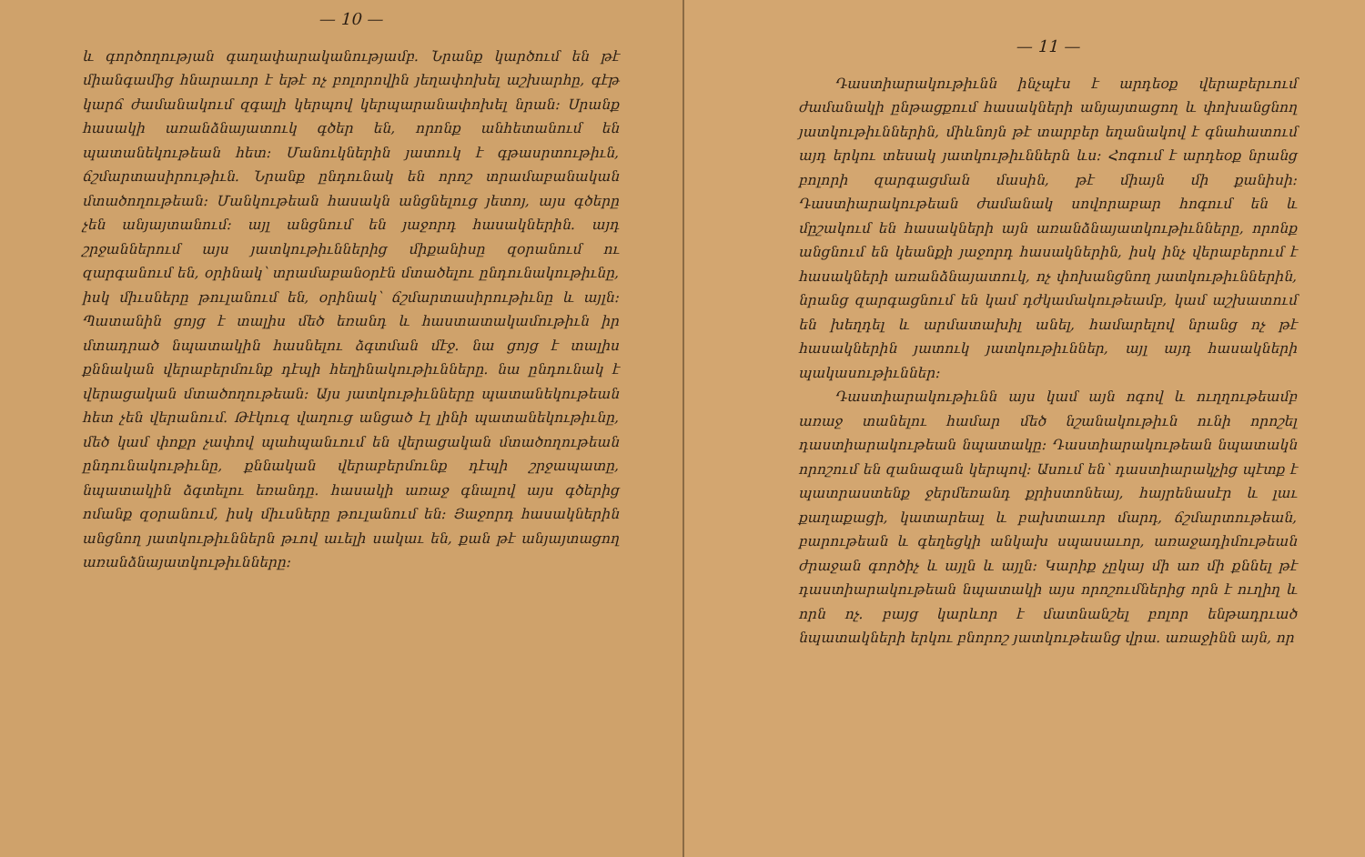— 10 —
և գործողության գաղափարականությամբ. Նրանք կարծում են թէ միանգամից հնարաւոր է եթէ ոչ բոլորովին յեղափոխել աշխարհը, գէթ կարճ ժամանակում զգալի կերպով կերպարանափոխել նրան։ Սրանք հասակի առանձնայատուկ գծեր են, որոնք անհետանում են պատանեկութեան հետ։ Մանուկներին յատուկ է գթասրտութիւն, ճշմարտասիրութիւն. Նրանք ընդունակ են որոշ տրամաբանական մտածողութեան։ Մանկութեան հասակն անցնելուց յետոյ, այս գծերը չեն անյայտանում։ այլ անցնում են յաջորդ հասակներին. այդ շրջաններում այս յատկութիւններից միքանիսը զօրանում ու զարգանում են, օրինակ՝ տրամաբանօրէն մտածելու ընդունակութիւնը, իսկ միւսները թուլանում են, օրինակ՝ ճշմարտասիրութիւնը և այլն։ Պատանին ցոյց է տալիս մեծ եռանդ և հաստատակամութիւն իր մտադրած նպատակին հասնելու ձգտման մէջ. նա ցոյց է տալիս քննական վերաբերմունք դէպի հեղինակութիւնները. նա ընդունակ է վերացական մտածողութեան։ Այս յատկութիւնները պատանեկութեան հետ չեն վերանում. Թէկուզ վաղուց անցած էլ լինի պատանեկութիւնը, մեծ կամ փոքր չափով պահպանւում են վերացական մտածողութեան ընդունակութիւնը, քննական վերաբերմունք դէպի շրջապատը, նպատակին ձգտելու եռանդը. հասակի առաջ գնալով այս գծերից ոմանք զօրանում, իսկ միւսները թուլանում են։ Յաջորդ հասակներին անցնող յատկութիւններն թւով աւելի սակաւ են, քան թէ անյայտացող առանձնայատկութիւնները։
— 11 —
Դաստիարակութիւնն ինչպէս է արդեօք վերաբերւում ժամանակի ընթացքում հասակների անյայտացող և փոխանցնող յատկութիւններին, միևնոյն թէ տարբեր եղանակով է գնահատում այդ երկու տեսակ յատկութիւններն ևս։ Հոգում է արդեօք նրանց բոլորի զարգացման մասին, թէ միայն մի քանիսի։ Դաստիարակութեան ժամանակ սովորաբար հոգում են և մըշակում են հասակների այն առանձնայատկութիւնները, որոնք անցնում են կեանքի յաջորդ հասակներին, իսկ ինչ վերաբերում է հասակների առանձնայատուկ, ոչ փոխանցնող յատկութիւններին, նրանց զարգացնում են կամ դժկամակութեամբ, կամ աշխատում են խեղդել և արմատախիլ անել, համարելով նրանց ոչ թէ հասակներին յատուկ յատկութիւններ, այլ այդ հասակների պակասութիւններ։
Դաստիարակութիւնն այս կամ այն ոգով և ուղղութեամբ առաջ տանելու համար մեծ նշանակութիւն ունի որոշել դաստիարակութեան նպատակը։ Դաստիարակութեան նպատակն որոշում են զանազան կերպով։ Ասում են՝ դաստիարակչից պէտք է պատրաստենք ջերմեռանդ քրիստոնեայ, հայրենասէր և լաւ քաղաքացի, կատարեալ և բախտաւոր մարդ, ճշմարտութեան, բարութեան և գեղեցկի անկախ սպասաւոր, առաջադիմութեան ժրաջան գործիչ և այլն և այլն։ Կարիք չըկայ մի առ մի քննել թէ դաստիարակութեան նպատակի այս որոշումներից որն է ուղիղ և որն ոչ. բայց կարևոր է մատնանշել բոլոր ենթադրւած նպատակների երկու բնորոշ յատկութեանց վրա. առաջինն այն, որ